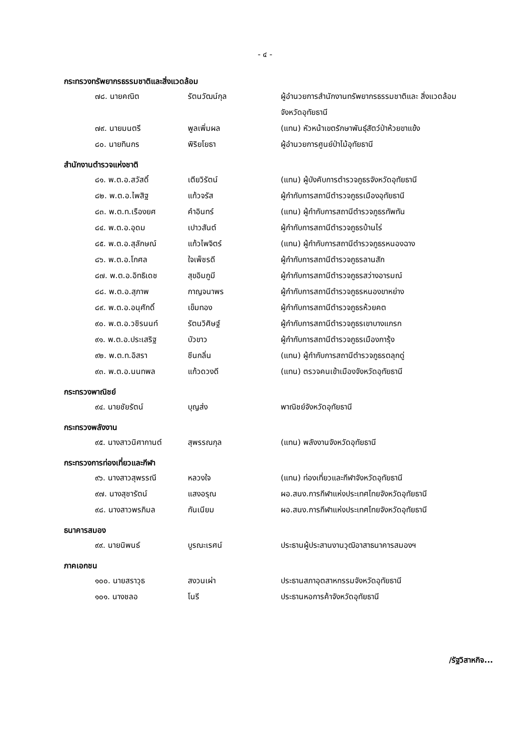- ๔ -
กระทรวงทรัพยากรธรรมชาติและสิ่งแวดล้อม
| ๗๘. นายคณิต | รัตนวัฒน์กุล | ผู้อำนวยการสำนักงานทรัพยากรธรรมชาติและ สิ่งแวดล้อมจังหวัดอุทัยธานี |
| ๗๙. นายมนตรี | พูลเพิ่มผล | (แทน) หัวหน้าเขตรักษาพันธุ์สัตว์ป่าห้วยขาแข้ง |
| ๘๐. นายทินกร | พิริยโยธา | ผู้อำนวยการศูนย์ป่าไม้อุทัยธานี |
สำนักงานตำรวจแห่งชาติ
| ๘๑. พ.ต.อ.สวัสดิ์ | เตียวิรัตน์ | (แทน) ผู้บังคับการตำรวจภูธรจังหวัดอุทัยธานี |
| ๘๒. พ.ต.อ.ไพสิฐ | แก้วจรัส | ผู้กำกับการสถานีตำรวจภูธรเมืองอุทัยธานี |
| ๘๓. พ.ต.ท.เรืองยศ | คำอินทร์ | (แทน) ผู้กำกับการสถานีตำรวจภูธรทัพทัน |
| ๘๔. พ.ต.อ.อุดม | เปาวสันต์ | ผู้กำกับการสถานีตำรวจภูธรบ้านไร่ |
| ๘๕. พ.ต.อ.สุลักษณ์ | แก้วไพจิตร์ | (แทน) ผู้กำกับการสถานีตำรวจภูธรหนองฉาง |
| ๘๖. พ.ต.อ.โกศล | ใจเพ็ชรดี | ผู้กำกับการสถานีตำรวจภูธรลานสัก |
| ๘๗. พ.ต.อ.อิทธิเดช | สุขอิมภูมี | ผู้กำกับการสถานีตำรวจภูธรสว่างอารมณ์ |
| ๘๘. พ.ต.อ.สุภาพ | กาญจนาพร | ผู้กำกับการสถานีตำรวจภูธรหนองขาหย่าง |
| ๘๙. พ.ต.อ.อนุศักดิ์ | เข็มทอง | ผู้กำกับการสถานีตำรวจภูธรห้วยคต |
| ๙๐. พ.ต.อ.วชิรนนท์ | รัตนวิศิษฐ์ | ผู้กำกับการสถานีตำรวจภูธรเขาบางแกรก |
| ๙๑. พ.ต.อ.ประเสริฐ | บัวขาว | ผู้กำกับการสถานีตำรวจภูธรเมืองการุ้ง |
| ๙๒. พ.ต.ท.อิสรา | ชีนกลิ่น | (แทน) ผู้กำกับการสถานีตำรวจภูธรตลุกดู่ |
| ๙๓. พ.ต.อ.นนทพล | แก้วดวงดี | (แทน) ตรวจคนเข้าเมืองจังหวัดอุทัยธานี |
กระทรวงพาณิชย์
| ๙๔. นายชัยรัตน์ | บุญส่ง | พาณิชย์จังหวัดอุทัยธานี |
กระทรวงพลังงาน
| ๙๕. นางสาวนิศากานต์ | สุพรรณกุล | (แทน) พลังงานจังหวัดอุทัยธานี |
กระทรวงการท่องเที่ยวและกีฬา
| ๙๖. นางสาวสุพรรณี | หลวงใจ | (แทน) ท่องเที่ยวและกีฬาจังหวัดอุทัยธานี |
| ๙๗. นางสุชารัตน์ | แสงอรุณ | ผอ.สนง.การกีฬาแห่งประเทศไทยจังหวัดอุทัยธานี |
| ๙๘. นางสาวพรภิมล | กันเนียม | ผอ.สนง.การกีฬาแห่งประเทศไทยจังหวัดอุทัยธานี |
ธนาคารสมอง
| ๙๙. นายนิพนธ์ | บูรณะเรศน์ | ประธานผู้ประสานงานวุฒิอาสาธนาคารสมองฯ |
ภาคเอกชน
| ๑๐๐. นายสราวุธ | สงวนเผ่า | ประธานสภาอุตสาหกรรมจังหวัดอุทัยธานี |
| ๑๐๑. นางชลอ | โนรี | ประธานหอการค้าจังหวัดอุทัยธานี |
/รัฐวิสาหกิจ...